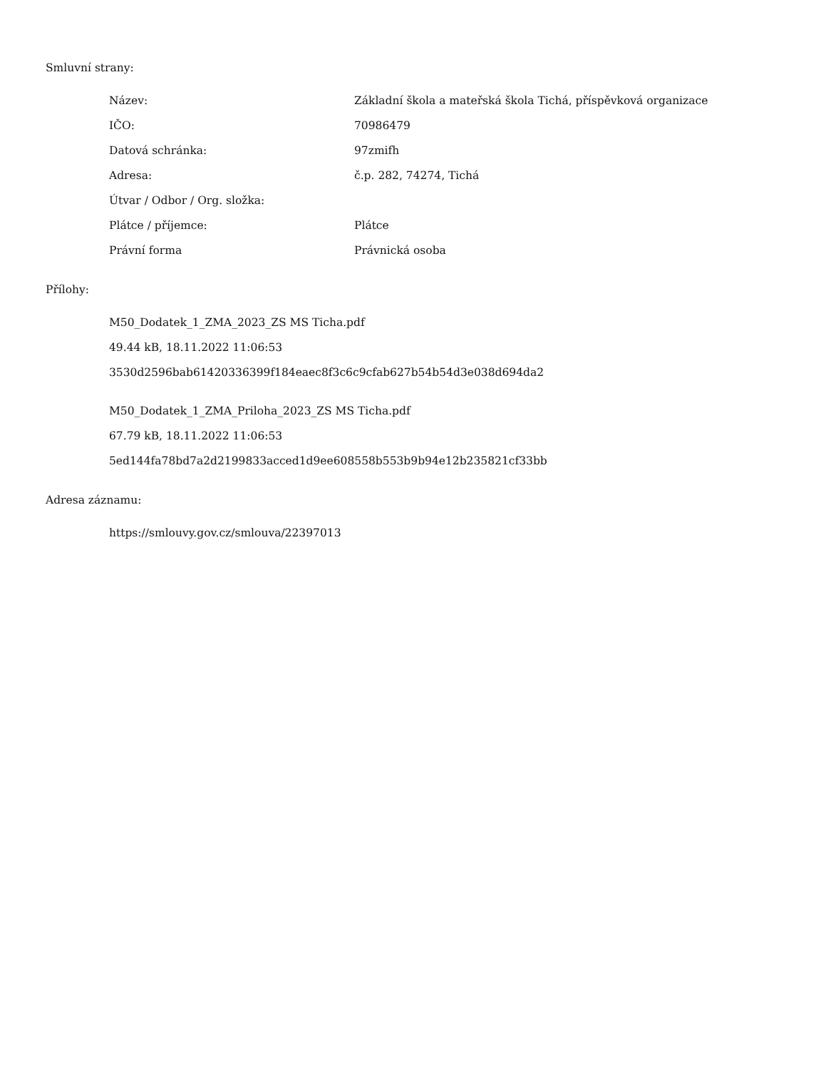Smluvní strany:
| Název: | Základní škola a mateřská škola Tichá, příspěvková organizace |
| IČO: | 70986479 |
| Datová schránka: | 97zmifh |
| Adresa: | č.p. 282, 74274, Tichá |
| Útvar / Odbor / Org. složka: | |
| Plátce / příjemce: | Plátce |
| Právní forma | Právnická osoba |
Přílohy:
M50_Dodatek_1_ZMA_2023_ZS MS Ticha.pdf
49.44 kB, 18.11.2022 11:06:53
3530d2596bab61420336399f184eaec8f3c6c9cfab627b54b54d3e038d694da2
M50_Dodatek_1_ZMA_Priloha_2023_ZS MS Ticha.pdf
67.79 kB, 18.11.2022 11:06:53
5ed144fa78bd7a2d2199833acced1d9ee608558b553b9b94e12b235821cf33bb
Adresa záznamu:
https://smlouvy.gov.cz/smlouva/22397013